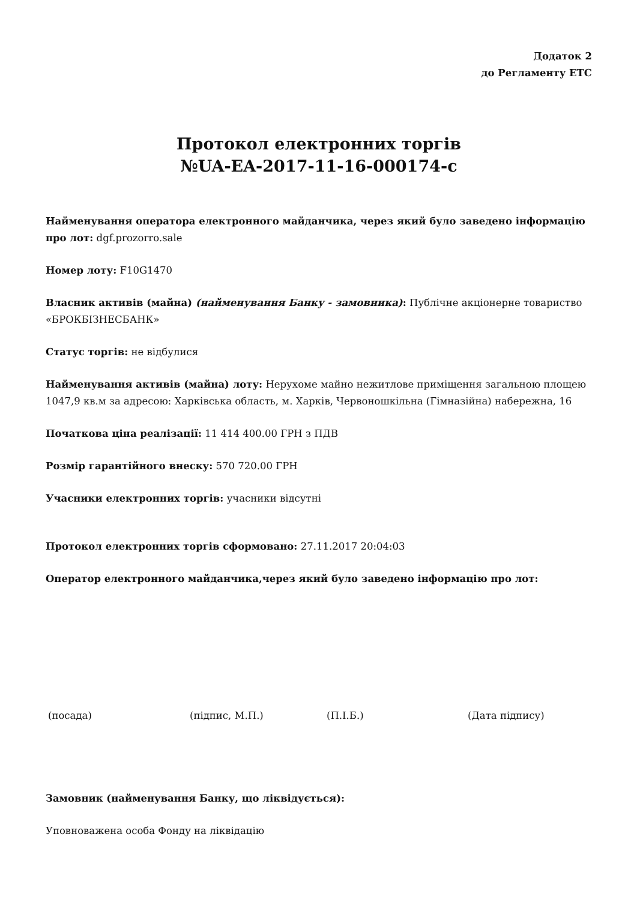Додаток 2
до Регламенту ЕТС
Протокол електронних торгів
№UA-EA-2017-11-16-000174-c
Найменування оператора електронного майданчика, через який було заведено інформацію про лот: dgf.prozorro.sale
Номер лоту: F10G1470
Власник активів (майна) (найменування Банку - замовника): Публічне акціонерне товариство «БРОКБІЗНЕСБАНК»
Статус торгів: не відбулися
Найменування активів (майна) лоту: Нерухоме майно нежитлове приміщення загальною площею 1047,9 кв.м за адресою: Харківська область, м. Харків, Червоношкільна (Гімназійна) набережна, 16
Початкова ціна реалізації: 11 414 400.00 ГРН з ПДВ
Розмір гарантійного внеску: 570 720.00 ГРН
Учасники електронних торгів: учасники відсутні
Протокол електронних торгів сформовано: 27.11.2017 20:04:03
Оператор електронного майданчика,через який було заведено інформацію про лот:
(посада) (підпис, М.П.) (П.І.Б.) (Дата підпису)
Замовник (найменування Банку, що ліквідується):
Уповноважена особа Фонду на ліквідацію